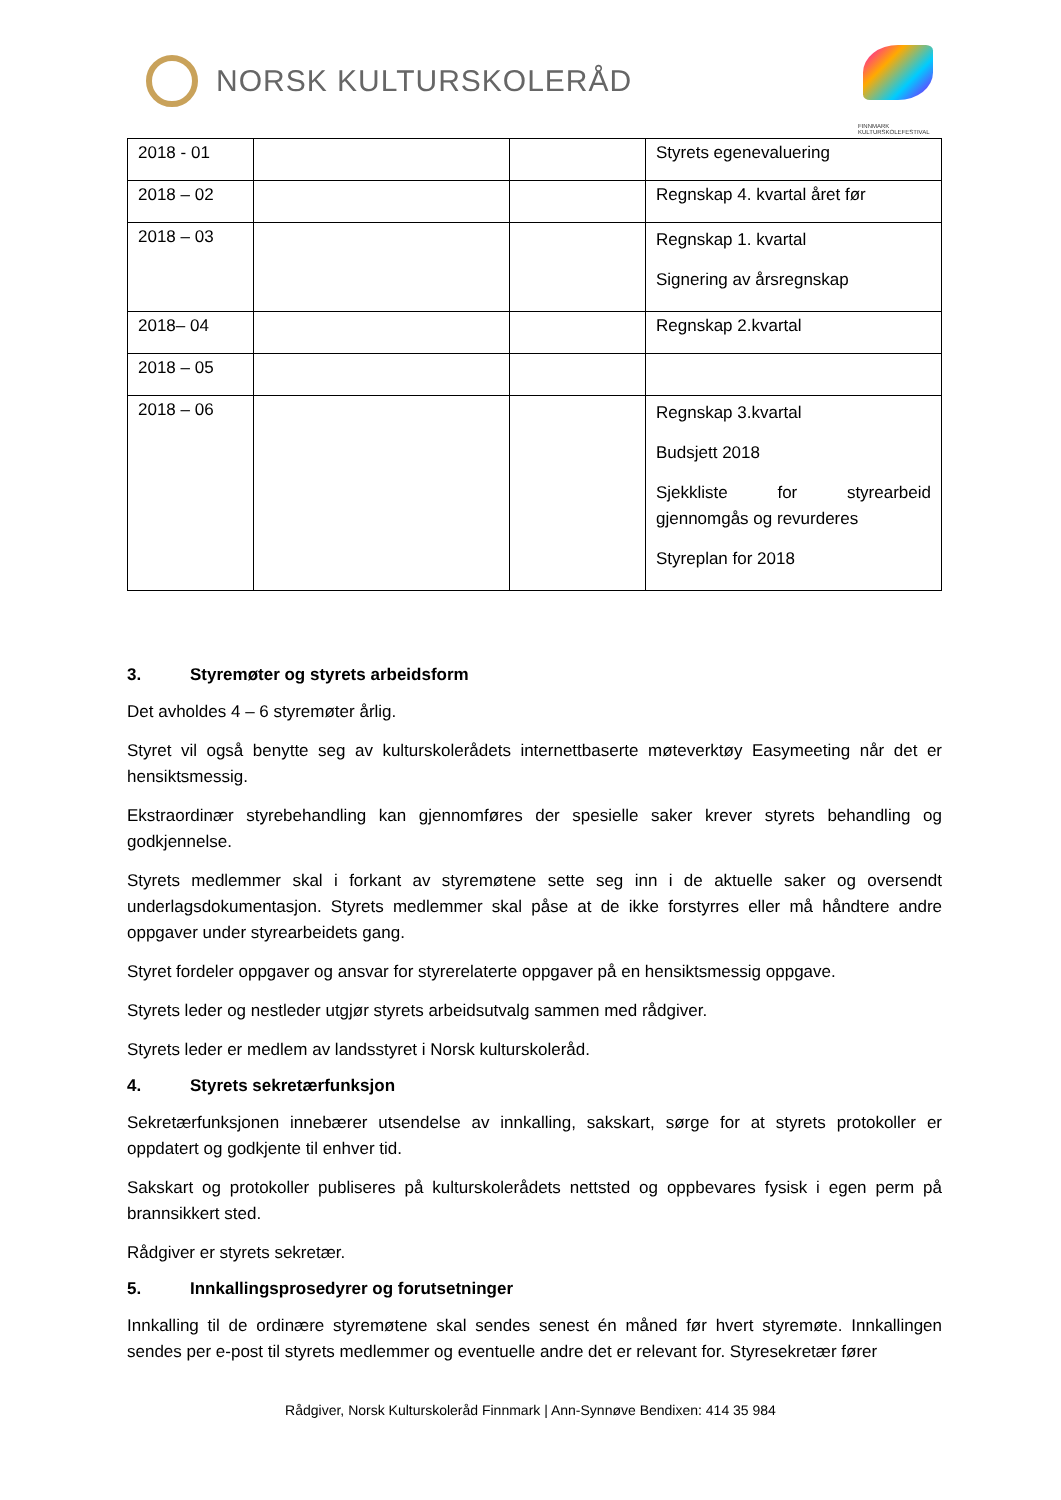NORSK KULTURSKOLERÅD
FINNMARK KULTURSKOLEFESTIVAL
| 2018 - 01 | | | Styrets egenevaluering |
| 2018 – 02 | | | Regnskap 4. kvartal året før |
| 2018 – 03 | | | Regnskap 1. kvartal Signering av årsregnskap |
| 2018– 04 | | | Regnskap 2.kvartal |
| 2018 – 05 | | | |
| 2018 – 06 | | | Regnskap 3.kvartal Budsjett 2018 Sjekkliste for styrearbeid gjennomgås og revurderes Styreplan for 2018 |
3. Styremøter og styrets arbeidsform
Det avholdes 4 – 6 styremøter årlig.
Styret vil også benytte seg av kulturskolerådets internettbaserte møteverktøy Easymeeting når det er hensiktsmessig.
Ekstraordinær styrebehandling kan gjennomføres der spesielle saker krever styrets behandling og godkjennelse.
Styrets medlemmer skal i forkant av styremøtene sette seg inn i de aktuelle saker og oversendt underlagsdokumentasjon. Styrets medlemmer skal påse at de ikke forstyrres eller må håndtere andre oppgaver under styrearbeidets gang.
Styret fordeler oppgaver og ansvar for styrerelaterte oppgaver på en hensiktsmessig oppgave.
Styrets leder og nestleder utgjør styrets arbeidsutvalg sammen med rådgiver.
Styrets leder er medlem av landsstyret i Norsk kulturskoleråd.
4. Styrets sekretærfunksjon
Sekretærfunksjonen innebærer utsendelse av innkalling, sakskart, sørge for at styrets protokoller er oppdatert og godkjente til enhver tid.
Sakskart og protokoller publiseres på kulturskolerådets nettsted og oppbevares fysisk i egen perm på brannsikkert sted.
Rådgiver er styrets sekretær.
5. Innkallingsprosedyrer og forutsetninger
Innkalling til de ordinære styremøtene skal sendes senest én måned før hvert styremøte. Innkallingen sendes per e-post til styrets medlemmer og eventuelle andre det er relevant for. Styresekretær fører
Rådgiver, Norsk Kulturskoleråd Finnmark | Ann-Synnøve Bendixen: 414 35 984